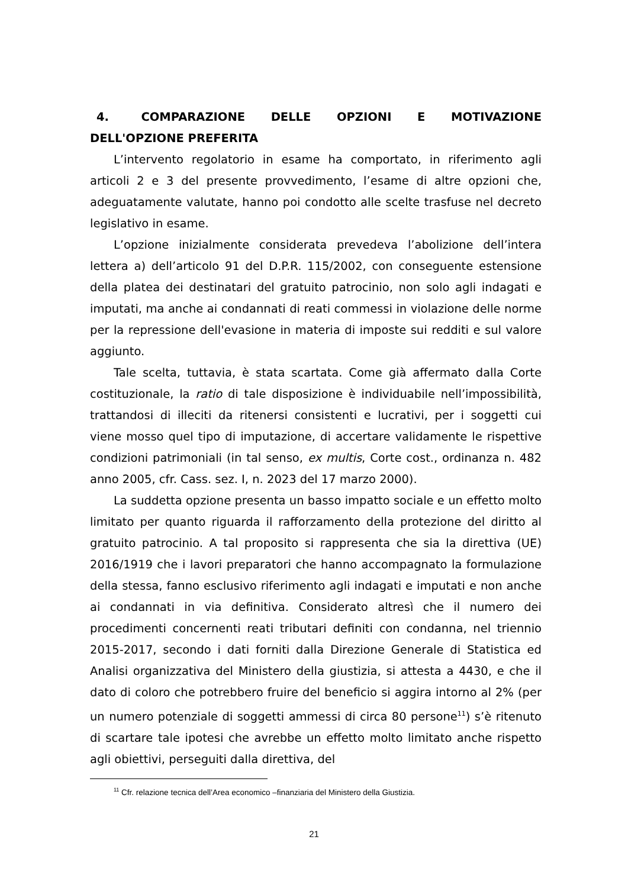4. COMPARAZIONE DELLE OPZIONI E MOTIVAZIONE DELL'OPZIONE PREFERITA
L’intervento regolatorio in esame ha comportato, in riferimento agli articoli 2 e 3 del presente provvedimento, l’esame di altre opzioni che, adeguatamente valutate, hanno poi condotto alle scelte trasfuse nel decreto legislativo in esame.
L’opzione inizialmente considerata prevedeva l’abolizione dell’intera lettera a) dell’articolo 91 del D.P.R. 115/2002, con conseguente estensione della platea dei destinatari del gratuito patrocinio, non solo agli indagati e imputati, ma anche ai condannati di reati commessi in violazione delle norme per la repressione dell'evasione in materia di imposte sui redditi e sul valore aggiunto.
Tale scelta, tuttavia, è stata scartata. Come già affermato dalla Corte costituzionale, la ratio di tale disposizione è individuabile nell’impossibilità, trattandosi di illeciti da ritenersi consistenti e lucrativi, per i soggetti cui viene mosso quel tipo di imputazione, di accertare validamente le rispettive condizioni patrimoniali (in tal senso, ex multis, Corte cost., ordinanza n. 482 anno 2005, cfr. Cass. sez. I, n. 2023 del 17 marzo 2000).
La suddetta opzione presenta un basso impatto sociale e un effetto molto limitato per quanto riguarda il rafforzamento della protezione del diritto al gratuito patrocinio. A tal proposito si rappresenta che sia la direttiva (UE) 2016/1919 che i lavori preparatori che hanno accompagnato la formulazione della stessa, fanno esclusivo riferimento agli indagati e imputati e non anche ai condannati in via definitiva. Considerato altresì che il numero dei procedimenti concernenti reati tributari definiti con condanna, nel triennio 2015-2017, secondo i dati forniti dalla Direzione Generale di Statistica ed Analisi organizzativa del Ministero della giustizia, si attesta a 4430, e che il dato di coloro che potrebbero fruire del beneficio si aggira intorno al 2% (per un numero potenziale di soggetti ammessi di circa 80 persone<sup>11</sup>) s’è ritenuto di scartare tale ipotesi che avrebbe un effetto molto limitato anche rispetto agli obiettivi, perseguiti dalla direttiva, del
<sup>11</sup> Cfr. relazione tecnica dell’Area economico –finanziaria del Ministero della Giustizia.
21